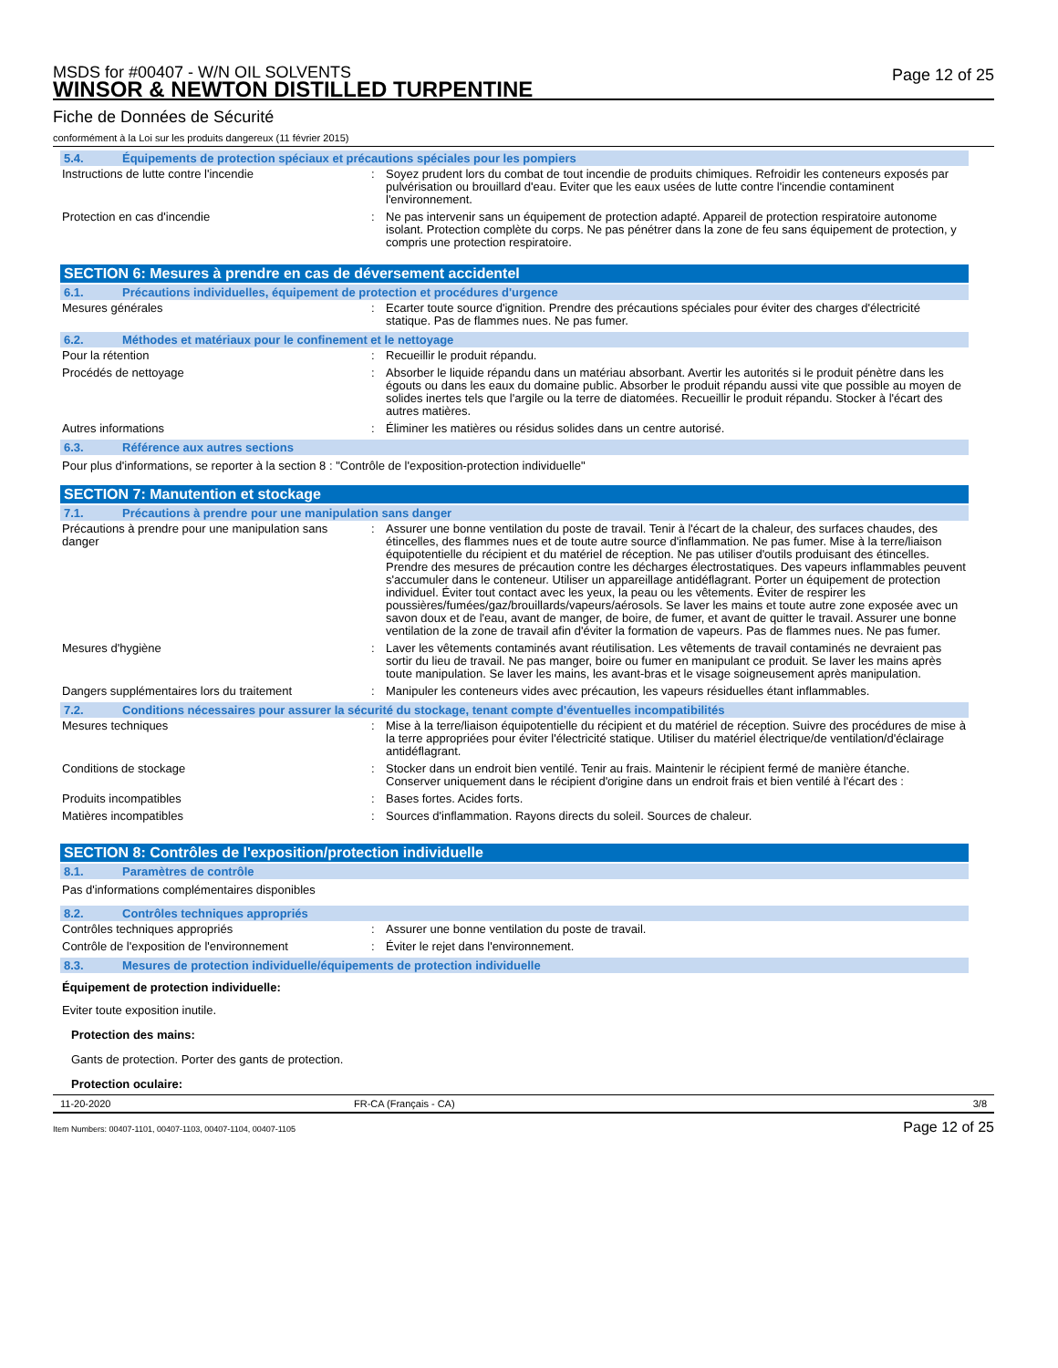Page 12 of 25
MSDS for #00407 - W/N OIL SOLVENTS
WINSOR & NEWTON DISTILLED TURPENTINE
Fiche de Données de Sécurité
conformément à la Loi sur les produits dangereux (11 février 2015)
5.4. Équipements de protection spéciaux et précautions spéciales pour les pompiers
| Instructions de lutte contre l'incendie | : | Soyez prudent lors du combat de tout incendie de produits chimiques. Refroidir les conteneurs exposés par pulvérisation ou brouillard d'eau. Eviter que les eaux usées de lutte contre l'incendie contaminent l'environnement. |
| Protection en cas d'incendie | : | Ne pas intervenir sans un équipement de protection adapté. Appareil de protection respiratoire autonome isolant. Protection complète du corps. Ne pas pénétrer dans la zone de feu sans équipement de protection, y compris une protection respiratoire. |
SECTION 6: Mesures à prendre en cas de déversement accidentel
6.1. Précautions individuelles, équipement de protection et procédures d'urgence
| Mesures générales | : | Ecarter toute source d'ignition. Prendre des précautions spéciales pour éviter des charges d'électricité statique. Pas de flammes nues. Ne pas fumer. |
6.2. Méthodes et matériaux pour le confinement et le nettoyage
| Pour la rétention | : | Recueillir le produit répandu. |
| Procédés de nettoyage | : | Absorber le liquide répandu dans un matériau absorbant. Avertir les autorités si le produit pénètre dans les égouts ou dans les eaux du domaine public. Absorber le produit répandu aussi vite que possible au moyen de solides inertes tels que l'argile ou la terre de diatomées. Recueillir le produit répandu. Stocker à l'écart des autres matières. |
| Autres informations | : | Éliminer les matières ou résidus solides dans un centre autorisé. |
6.3. Référence aux autres sections
Pour plus d'informations, se reporter à la section 8 : "Contrôle de l'exposition-protection individuelle"
SECTION 7: Manutention et stockage
7.1. Précautions à prendre pour une manipulation sans danger
| Précautions à prendre pour une manipulation sans danger | : | Assurer une bonne ventilation du poste de travail. Tenir à l'écart de la chaleur, des surfaces chaudes, des étincelles, des flammes nues et de toute autre source d'inflammation. Ne pas fumer. Mise à la terre/liaison équipotentielle du récipient et du matériel de réception. Ne pas utiliser d'outils produisant des étincelles. Prendre des mesures de précaution contre les décharges électrostatiques. Des vapeurs inflammables peuvent s'accumuler dans le conteneur. Utiliser un appareillage antidéflagrant. Porter un équipement de protection individuel. Éviter tout contact avec les yeux, la peau ou les vêtements. Éviter de respirer les poussières/fumées/gaz/brouillards/vapeurs/aérosols. Se laver les mains et toute autre zone exposée avec un savon doux et de l'eau, avant de manger, de boire, de fumer, et avant de quitter le travail. Assurer une bonne ventilation de la zone de travail afin d'éviter la formation de vapeurs. Pas de flammes nues. Ne pas fumer. |
| Mesures d'hygiène | : | Laver les vêtements contaminés avant réutilisation. Les vêtements de travail contaminés ne devraient pas sortir du lieu de travail. Ne pas manger, boire ou fumer en manipulant ce produit. Se laver les mains après toute manipulation. Se laver les mains, les avant-bras et le visage soigneusement après manipulation. |
| Dangers supplémentaires lors du traitement | : | Manipuler les conteneurs vides avec précaution, les vapeurs résiduelles étant inflammables. |
7.2. Conditions nécessaires pour assurer la sécurité du stockage, tenant compte d'éventuelles incompatibilités
| Mesures techniques | : | Mise à la terre/liaison équipotentielle du récipient et du matériel de réception. Suivre des procédures de mise à la terre appropriées pour éviter l'électricité statique. Utiliser du matériel électrique/de ventilation/d'éclairage antidéflagrant. |
| Conditions de stockage | : | Stocker dans un endroit bien ventilé. Tenir au frais. Maintenir le récipient fermé de manière étanche. Conserver uniquement dans le récipient d'origine dans un endroit frais et bien ventilé à l'écart des : |
| Produits incompatibles | : | Bases fortes. Acides forts. |
| Matières incompatibles | : | Sources d'inflammation. Rayons directs du soleil. Sources de chaleur. |
SECTION 8: Contrôles de l'exposition/protection individuelle
8.1. Paramètres de contrôle
Pas d'informations complémentaires disponibles
8.2. Contrôles techniques appropriés
| Contrôles techniques appropriés | : | Assurer une bonne ventilation du poste de travail. |
| Contrôle de l'exposition de l'environnement | : | Éviter le rejet dans l'environnement. |
8.3. Mesures de protection individuelle/équipements de protection individuelle
Équipement de protection individuelle:
Eviter toute exposition inutile.
Protection des mains:
Gants de protection. Porter des gants de protection.
Protection oculaire:
11-20-2020 FR-CA (Français - CA) 3/8
Item Numbers: 00407-1101, 00407-1103, 00407-1104, 00407-1105 Page 12 of 25